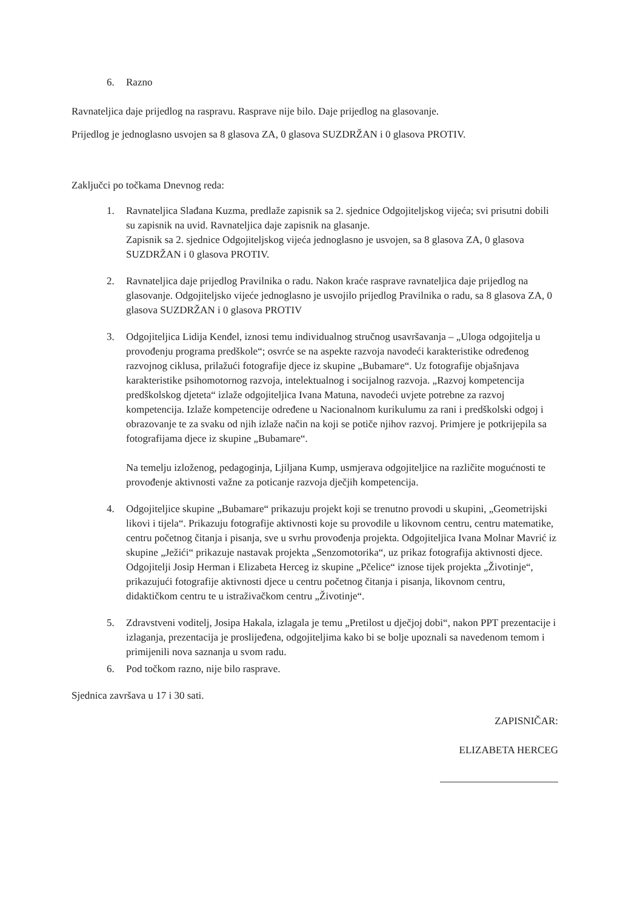6. Razno
Ravnateljica daje prijedlog na raspravu. Rasprave nije bilo. Daje prijedlog na glasovanje.
Prijedlog je jednoglasno usvojen sa 8 glasova ZA, 0 glasova SUZDRŽAN i 0 glasova PROTIV.
Zaključci po točkama Dnevnog reda:
1. Ravnateljica Slađana Kuzma, predlaže zapisnik sa 2. sjednice Odgojiteljskog vijeća; svi prisutni dobili su zapisnik na uvid. Ravnateljica daje zapisnik na glasanje.
Zapisnik sa 2. sjednice Odgojiteljskog vijeća jednoglasno je usvojen, sa 8 glasova ZA, 0 glasova SUZDRŽAN i 0 glasova PROTIV.
2. Ravnateljica daje prijedlog Pravilnika o radu. Nakon kraće rasprave ravnateljica daje prijedlog na glasovanje. Odgojiteljsko vijeće jednoglasno je usvojilo prijedlog Pravilnika o radu, sa 8 glasova ZA, 0 glasova SUZDRŽAN i 0 glasova PROTIV
3. Odgojiteljica Lidija Kenđel, iznosi temu individualnog stručnog usavršavanja – „Uloga odgojitelja u provođenju programa predškole“; osvrće se na aspekte razvoja navodeći karakteristike određenog razvojnog ciklusa, prilažući fotografije djece iz skupine „Bubamare“. Uz fotografije objašnjava karakteristike psihomotornog razvoja, intelektualnog i socijalnog razvoja. „Razvoj kompetencija predškolskog djeteta“ izlaže odgojiteljica Ivana Matuna, navodeći uvjete potrebne za razvoj kompetencija. Izlaže kompetencije određene u Nacionalnom kurikulumu za rani i predškolski odgoj i obrazovanje te za svaku od njih izlaže način na koji se potiče njihov razvoj. Primjere je potkrijepila sa fotografijama djece iz skupine „Bubamare“.
Na temelju izloženog, pedagoginja, Ljiljana Kump, usmjerava odgojiteljice na različite mogućnosti te provođenje aktivnosti važne za poticanje razvoja dječjih kompetencija.
4. Odgojiteljice skupine „Bubamare“ prikazuju projekt koji se trenutno provodi u skupini, „Geometrijski likovi i tijela“. Prikazuju fotografije aktivnosti koje su provodile u likovnom centru, centru matematike, centru početnog čitanja i pisanja, sve u svrhu provođenja projekta. Odgojiteljica Ivana Molnar Mavrić iz skupine „Ježići“ prikazuje nastavak projekta „Senzomotorika“, uz prikaz fotografija aktivnosti djece. Odgojitelji Josip Herman i Elizabeta Herceg iz skupine „Pčelice“ iznose tijek projekta „Životinje“, prikazujući fotografije aktivnosti djece u centru početnog čitanja i pisanja, likovnom centru, didaktičkom centru te u istraživačkom centru „Životinje“.
5. Zdravstveni voditelj, Josipa Hakala, izlagala je temu „Pretilost u dječjoj dobi“, nakon PPT prezentacije i izlaganja, prezentacija je proslijeđena, odgojiteljima kako bi se bolje upoznali sa navedenom temom i primijenili nova saznanja u svom radu.
6. Pod točkom razno, nije bilo rasprave.
Sjednica završava u 17 i 30 sati.
ZAPISNIČAR:
ELIZABETA HERCEG